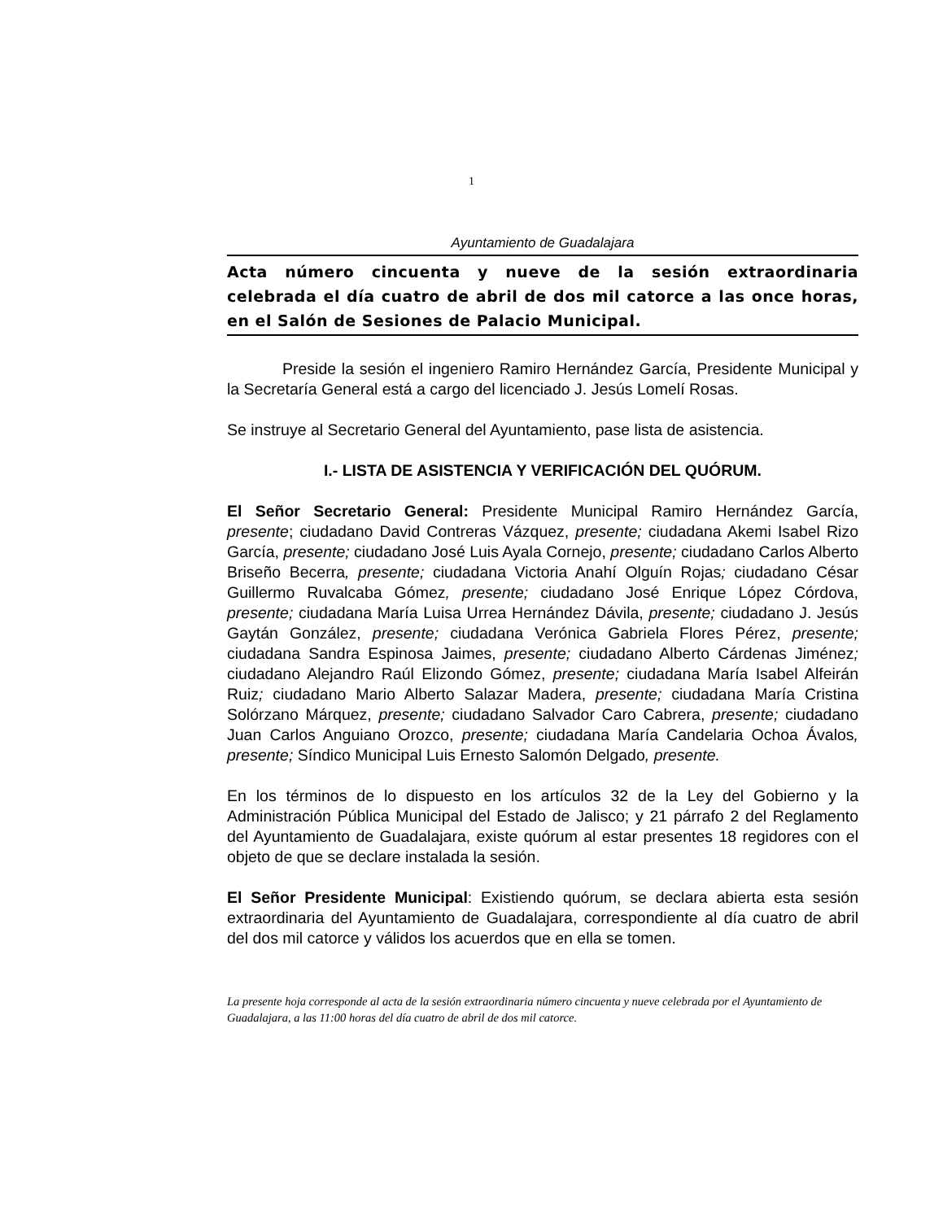1
Ayuntamiento de Guadalajara
Acta número cincuenta y nueve de la sesión extraordinaria celebrada el día cuatro de abril de dos mil catorce a las once horas, en el Salón de Sesiones de Palacio Municipal.
Preside la sesión el ingeniero Ramiro Hernández García, Presidente Municipal y la Secretaría General está a cargo del licenciado J. Jesús Lomelí Rosas.
Se instruye al Secretario General del Ayuntamiento, pase lista de asistencia.
I.- LISTA DE ASISTENCIA Y VERIFICACIÓN DEL QUÓRUM.
El Señor Secretario General: Presidente Municipal Ramiro Hernández García, presente; ciudadano David Contreras Vázquez, presente; ciudadana Akemi Isabel Rizo García, presente; ciudadano José Luis Ayala Cornejo, presente; ciudadano Carlos Alberto Briseño Becerra, presente; ciudadana Victoria Anahí Olguín Rojas; ciudadano César Guillermo Ruvalcaba Gómez, presente; ciudadano José Enrique López Córdova, presente; ciudadana María Luisa Urrea Hernández Dávila, presente; ciudadano J. Jesús Gaytán González, presente; ciudadana Verónica Gabriela Flores Pérez, presente; ciudadana Sandra Espinosa Jaimes, presente; ciudadano Alberto Cárdenas Jiménez; ciudadano Alejandro Raúl Elizondo Gómez, presente; ciudadana María Isabel Alfeirán Ruiz; ciudadano Mario Alberto Salazar Madera, presente; ciudadana María Cristina Solórzano Márquez, presente; ciudadano Salvador Caro Cabrera, presente; ciudadano Juan Carlos Anguiano Orozco, presente; ciudadana María Candelaria Ochoa Ávalos, presente; Síndico Municipal Luis Ernesto Salomón Delgado, presente.
En los términos de lo dispuesto en los artículos 32 de la Ley del Gobierno y la Administración Pública Municipal del Estado de Jalisco; y 21 párrafo 2 del Reglamento del Ayuntamiento de Guadalajara, existe quórum al estar presentes 18 regidores con el objeto de que se declare instalada la sesión.
El Señor Presidente Municipal: Existiendo quórum, se declara abierta esta sesión extraordinaria del Ayuntamiento de Guadalajara, correspondiente al día cuatro de abril del dos mil catorce y válidos los acuerdos que en ella se tomen.
La presente hoja corresponde al acta de la sesión extraordinaria número cincuenta y nueve celebrada por el Ayuntamiento de Guadalajara, a las 11:00 horas del día cuatro de abril de dos mil catorce.